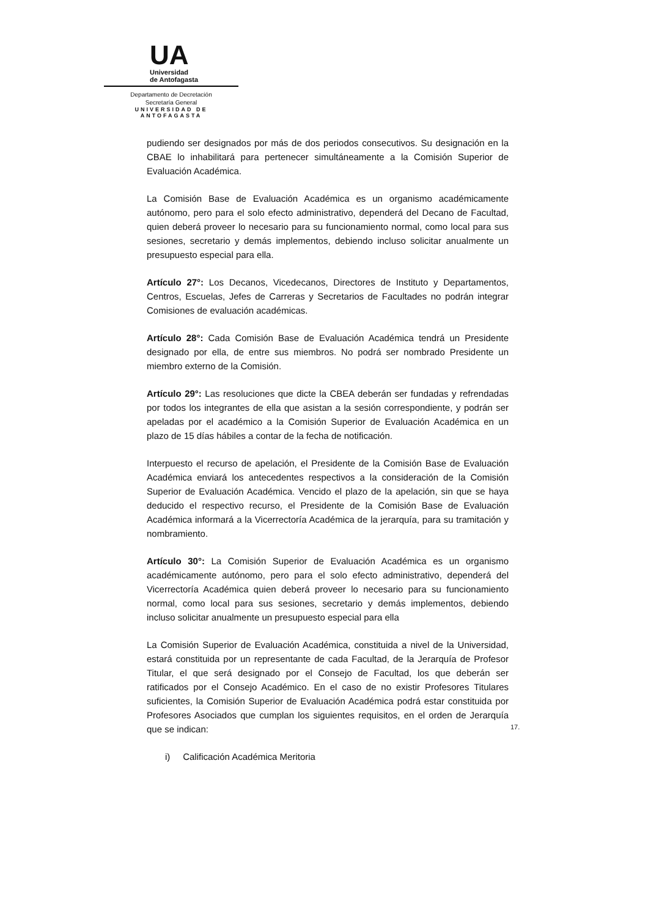UA
Universidad
de Antofagasta
Departamento de Decretación
Secretaría General
UNIVERSIDAD DE ANTOFAGASTA
pudiendo ser designados por más de dos periodos consecutivos. Su designación en la CBAE lo inhabilitará para pertenecer simultáneamente a la Comisión Superior de Evaluación Académica.
La Comisión Base de Evaluación Académica es un organismo académicamente autónomo, pero para el solo efecto administrativo, dependerá del Decano de Facultad, quien deberá proveer lo necesario para su funcionamiento normal, como local para sus sesiones, secretario y demás implementos, debiendo incluso solicitar anualmente un presupuesto especial para ella.
Artículo 27°: Los Decanos, Vicedecanos, Directores de Instituto y Departamentos, Centros, Escuelas, Jefes de Carreras y Secretarios de Facultades no podrán integrar Comisiones de evaluación académicas.
Artículo 28°: Cada Comisión Base de Evaluación Académica tendrá un Presidente designado por ella, de entre sus miembros. No podrá ser nombrado Presidente un miembro externo de la Comisión.
Artículo 29°: Las resoluciones que dicte la CBEA deberán ser fundadas y refrendadas por todos los integrantes de ella que asistan a la sesión correspondiente, y podrán ser apeladas por el académico a la Comisión Superior de Evaluación Académica en un plazo de 15 días hábiles a contar de la fecha de notificación.
Interpuesto el recurso de apelación, el Presidente de la Comisión Base de Evaluación Académica enviará los antecedentes respectivos a la consideración de la Comisión Superior de Evaluación Académica. Vencido el plazo de la apelación, sin que se haya deducido el respectivo recurso, el Presidente de la Comisión Base de Evaluación Académica informará a la Vicerrectoría Académica de la jerarquía, para su tramitación y nombramiento.
Artículo 30°: La Comisión Superior de Evaluación Académica es un organismo académicamente autónomo, pero para el solo efecto administrativo, dependerá del Vicerrectoría Académica quien deberá proveer lo necesario para su funcionamiento normal, como local para sus sesiones, secretario y demás implementos, debiendo incluso solicitar anualmente un presupuesto especial para ella
La Comisión Superior de Evaluación Académica, constituida a nivel de la Universidad, estará constituida por un representante de cada Facultad, de la Jerarquía de Profesor Titular, el que será designado por el Consejo de Facultad, los que deberán ser ratificados por el Consejo Académico. En el caso de no existir Profesores Titulares suficientes, la Comisión Superior de Evaluación Académica podrá estar constituida por Profesores Asociados que cumplan los siguientes requisitos, en el orden de Jerarquía que se indican:
i) Calificación Académica Meritoria
17.